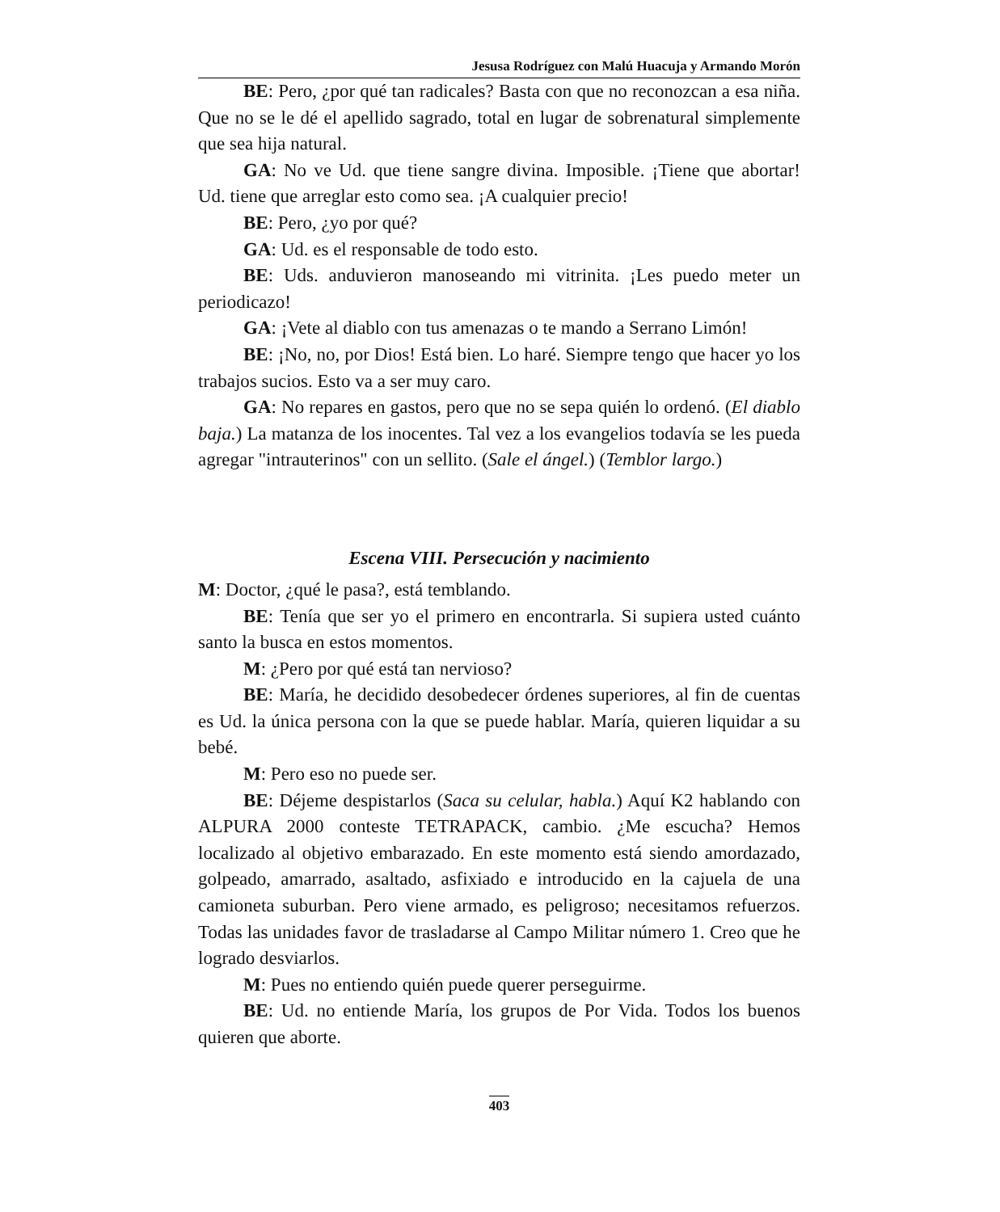Jesusa Rodríguez con Malú Huacuja y Armando Morón
BE: Pero, ¿por qué tan radicales? Basta con que no reconozcan a esa niña. Que no se le dé el apellido sagrado, total en lugar de sobrenatural simplemente que sea hija natural.
GA: No ve Ud. que tiene sangre divina. Imposible. ¡Tiene que abortar! Ud. tiene que arreglar esto como sea. ¡A cualquier precio!
BE: Pero, ¿yo por qué?
GA: Ud. es el responsable de todo esto.
BE: Uds. anduvieron manoseando mi vitrinita. ¡Les puedo meter un periodicazo!
GA: ¡Vete al diablo con tus amenazas o te mando a Serrano Limón!
BE: ¡No, no, por Dios! Está bien. Lo haré. Siempre tengo que hacer yo los trabajos sucios. Esto va a ser muy caro.
GA: No repares en gastos, pero que no se sepa quién lo ordenó. (El diablo baja.) La matanza de los inocentes. Tal vez a los evangelios todavía se les pueda agregar "intrauterinos" con un sellito. (Sale el ángel.) (Temblor largo.)
Escena VIII. Persecución y nacimiento
M: Doctor, ¿qué le pasa?, está temblando.
BE: Tenía que ser yo el primero en encontrarla. Si supiera usted cuánto santo la busca en estos momentos.
M: ¿Pero por qué está tan nervioso?
BE: María, he decidido desobedecer órdenes superiores, al fin de cuentas es Ud. la única persona con la que se puede hablar. María, quieren liquidar a su bebé.
M: Pero eso no puede ser.
BE: Déjeme despistarlos (Saca su celular, habla.) Aquí K2 hablando con ALPURA 2000 conteste TETRAPACK, cambio. ¿Me escucha? Hemos localizado al objetivo embarazado. En este momento está siendo amordazado, golpeado, amarrado, asaltado, asfixiado e introducido en la cajuela de una camioneta suburban. Pero viene armado, es peligroso; necesitamos refuerzos. Todas las unidades favor de trasladarse al Campo Militar número 1. Creo que he logrado desviarlos.
M: Pues no entiendo quién puede querer perseguirme.
BE: Ud. no entiende María, los grupos de Por Vida. Todos los buenos quieren que aborte.
403